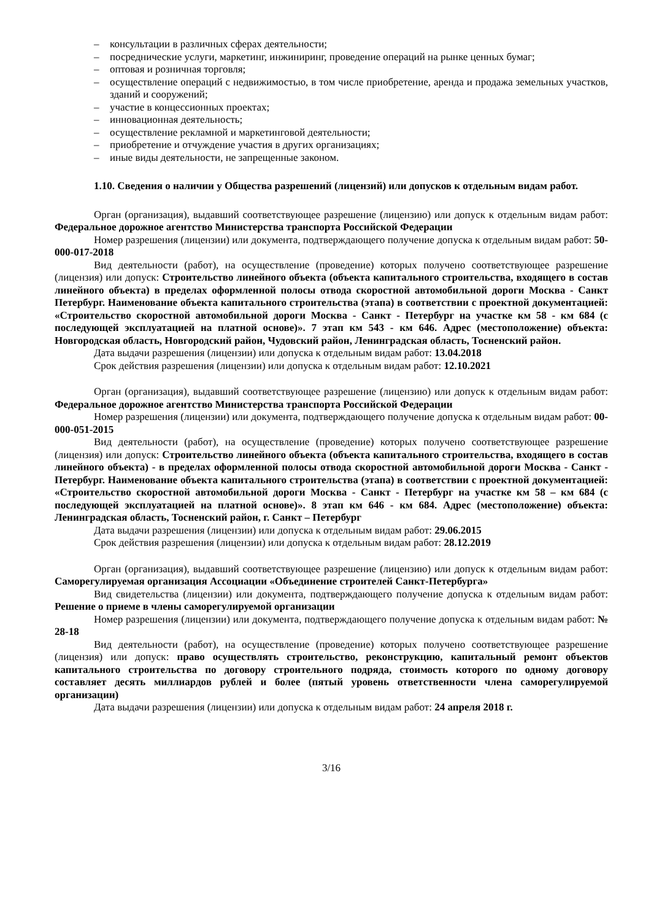– консультации в различных сферах деятельности;
– посреднические услуги, маркетинг, инжиниринг, проведение операций на рынке ценных бумаг;
– оптовая и розничная торговля;
– осуществление операций с недвижимостью, в том числе приобретение, аренда и продажа земельных участков, зданий и сооружений;
– участие в концессионных проектах;
– инновационная деятельность;
– осуществление рекламной и маркетинговой деятельности;
– приобретение и отчуждение участия в других организациях;
– иные виды деятельности, не запрещенные законом.
1.10. Сведения о наличии у Общества разрешений (лицензий) или допусков к отдельным видам работ.
Орган (организация), выдавший соответствующее разрешение (лицензию) или допуск к отдельным видам работ: Федеральное дорожное агентство Министерства транспорта Российской Федерации
Номер разрешения (лицензии) или документа, подтверждающего получение допуска к отдельным видам работ: 50-000-017-2018
Вид деятельности (работ), на осуществление (проведение) которых получено соответствующее разрешение (лицензия) или допуск: Строительство линейного объекта (объекта капитального строительства, входящего в состав линейного объекта) в пределах оформленной полосы отвода скоростной автомобильной дороги Москва - Санкт Петербург. Наименование объекта капитального строительства (этапа) в соответствии с проектной документацией: «Строительство скоростной автомобильной дороги Москва - Санкт - Петербург на участке км 58 - км 684 (с последующей эксплуатацией на платной основе)». 7 этап км 543 - км 646. Адрес (местоположение) объекта: Новгородская область, Новгородский район, Чудовский район, Ленинградская область, Тосненский район.
Дата выдачи разрешения (лицензии) или допуска к отдельным видам работ: 13.04.2018
Срок действия разрешения (лицензии) или допуска к отдельным видам работ: 12.10.2021
Орган (организация), выдавший соответствующее разрешение (лицензию) или допуск к отдельным видам работ: Федеральное дорожное агентство Министерства транспорта Российской Федерации
Номер разрешения (лицензии) или документа, подтверждающего получение допуска к отдельным видам работ: 00-000-051-2015
Вид деятельности (работ), на осуществление (проведение) которых получено соответствующее разрешение (лицензия) или допуск: Строительство линейного объекта (объекта капитального строительства, входящего в состав линейного объекта) - в пределах оформленной полосы отвода скоростной автомобильной дороги Москва - Санкт - Петербург. Наименование объекта капитального строительства (этапа) в соответствии с проектной документацией: «Строительство скоростной автомобильной дороги Москва - Санкт - Петербург на участке км 58 – км 684 (с последующей эксплуатацией на платной основе)». 8 этап км 646 - км 684. Адрес (местоположение) объекта: Ленинградская область, Тосненский район, г. Санкт – Петербург
Дата выдачи разрешения (лицензии) или допуска к отдельным видам работ: 29.06.2015
Срок действия разрешения (лицензии) или допуска к отдельным видам работ: 28.12.2019
Орган (организация), выдавший соответствующее разрешение (лицензию) или допуск к отдельным видам работ: Саморегулируемая организация Ассоциации «Объединение строителей Санкт-Петербурга»
Вид свидетельства (лицензии) или документа, подтверждающего получение допуска к отдельным видам работ: Решение о приеме в члены саморегулируемой организации
Номер разрешения (лицензии) или документа, подтверждающего получение допуска к отдельным видам работ: № 28-18
Вид деятельности (работ), на осуществление (проведение) которых получено соответствующее разрешение (лицензия) или допуск: право осуществлять строительство, реконструкцию, капитальный ремонт объектов капитального строительства по договору строительного подряда, стоимость которого по одному договору составляет десять миллиардов рублей и более (пятый уровень ответственности члена саморегулируемой организации)
Дата выдачи разрешения (лицензии) или допуска к отдельным видам работ: 24 апреля 2018 г.
3/16